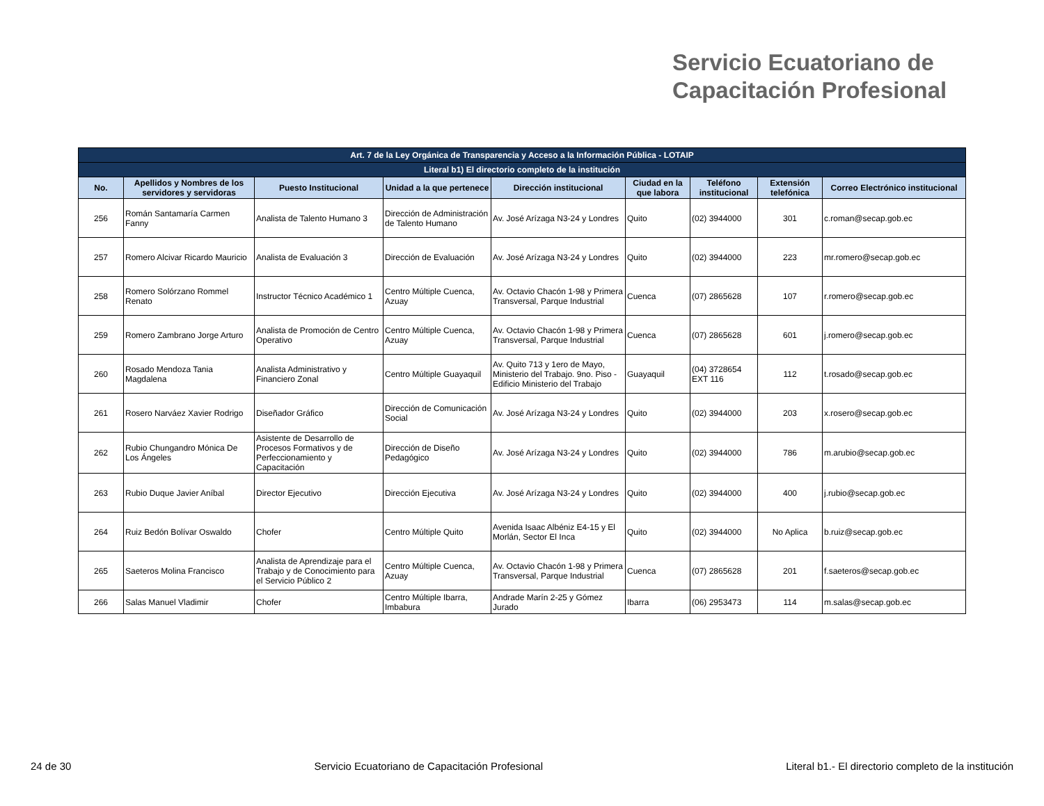Servicio Ecuatoriano de
Capacitación Profesional
| Art. 7 de la Ley Orgánica de Transparencia y Acceso a la Información Pública - LOTAIP | | | | | | | | |
| --- | --- | --- | --- | --- | --- | --- | --- | --- |
| Literal b1) El directorio completo de la institución | | | | | | | | |
| No. | Apellidos y Nombres de los servidores y servidoras | Puesto Institucional | Unidad a la que pertenece | Dirección institucional | Ciudad en la que labora | Teléfono institucional | Extensión telefónica | Correo Electrónico institucional |
| 256 | Román Santamaría Carmen Fanny | Analista de Talento Humano 3 | Dirección de Administración de Talento Humano | Av. José Arízaga N3-24 y Londres | Quito | (02) 3944000 | 301 | c.roman@secap.gob.ec |
| 257 | Romero Alcivar Ricardo Mauricio | Analista de Evaluación 3 | Dirección de Evaluación | Av. José Arízaga N3-24 y Londres | Quito | (02) 3944000 | 223 | mr.romero@secap.gob.ec |
| 258 | Romero Solórzano Rommel Renato | Instructor Técnico Académico 1 | Centro Múltiple Cuenca, Azuay | Av. Octavio Chacón 1-98 y Primera Transversal, Parque Industrial | Cuenca | (07) 2865628 | 107 | r.romero@secap.gob.ec |
| 259 | Romero Zambrano Jorge Arturo | Analista de Promoción de Centro Operativo | Centro Múltiple Cuenca, Azuay | Av. Octavio Chacón 1-98 y Primera Transversal, Parque Industrial | Cuenca | (07) 2865628 | 601 | j.romero@secap.gob.ec |
| 260 | Rosado Mendoza Tania Magdalena | Analista Administrativo y Financiero Zonal | Centro Múltiple Guayaquil | Av. Quito 713 y 1ero de Mayo, Ministerio del Trabajo. 9no. Piso - Edificio Ministerio del Trabajo | Guayaquil | (04) 3728654 EXT 116 | 112 | t.rosado@secap.gob.ec |
| 261 | Rosero Narváez Xavier Rodrigo | Diseñador Gráfico | Dirección de Comunicación Social | Av. José Arízaga N3-24 y Londres | Quito | (02) 3944000 | 203 | x.rosero@secap.gob.ec |
| 262 | Rubio Chungandro Mónica De Los Ángeles | Asistente de Desarrollo de Procesos Formativos y de Perfeccionamiento y Capacitación | Dirección de Diseño Pedagógico | Av. José Arízaga N3-24 y Londres | Quito | (02) 3944000 | 786 | m.arubio@secap.gob.ec |
| 263 | Rubio Duque Javier Aníbal | Director Ejecutivo | Dirección Ejecutiva | Av. José Arízaga N3-24 y Londres | Quito | (02) 3944000 | 400 | j.rubio@secap.gob.ec |
| 264 | Ruiz Bedón Bolívar Oswaldo | Chofer | Centro Múltiple Quito | Avenida Isaac Albéniz E4-15 y El Morlán, Sector El Inca | Quito | (02) 3944000 | No Aplica | b.ruiz@secap.gob.ec |
| 265 | Saeteros Molina Francisco | Analista de Aprendizaje para el Trabajo y de Conocimiento para el Servicio Público 2 | Centro Múltiple Cuenca, Azuay | Av. Octavio Chacón 1-98 y Primera Transversal, Parque Industrial | Cuenca | (07) 2865628 | 201 | f.saeteros@secap.gob.ec |
| 266 | Salas Manuel Vladimir | Chofer | Centro Múltiple Ibarra, Imbabura | Andrade Marín 2-25 y Gómez Jurado | Ibarra | (06) 2953473 | 114 | m.salas@secap.gob.ec |
24 de 30 Servicio Ecuatoriano de Capacitación Profesional Literal b1.- El directorio completo de la institución